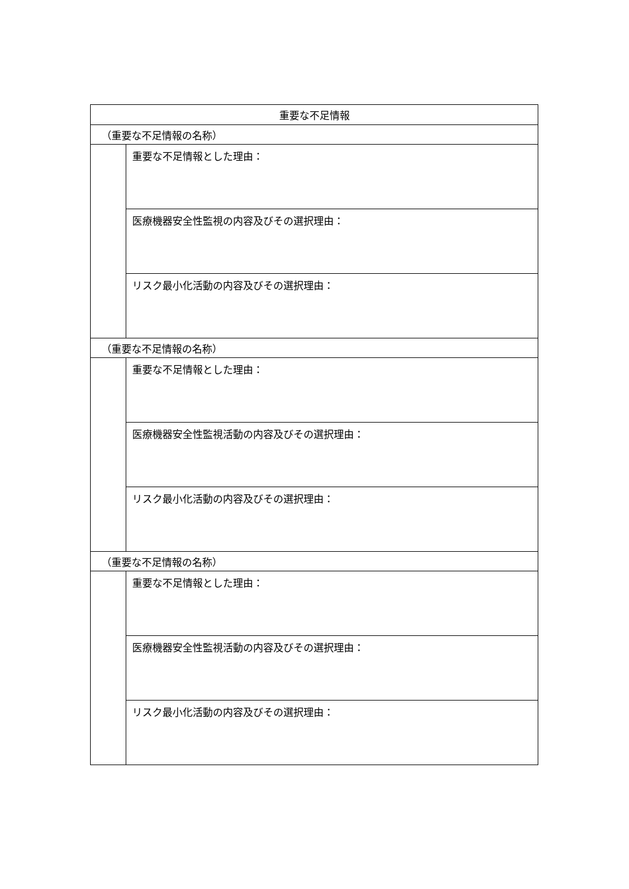| 重要な不足情報 | |
| --- | --- |
| （重要な不足情報の名称） | |
| | 重要な不足情報とした理由： |
| | 医療機器安全性監視の内容及びその選択理由： |
| | リスク最小化活動の内容及びその選択理由： |
| （重要な不足情報の名称） | |
| | 重要な不足情報とした理由： |
| | 医療機器安全性監視活動の内容及びその選択理由： |
| | リスク最小化活動の内容及びその選択理由： |
| （重要な不足情報の名称） | |
| | 重要な不足情報とした理由： |
| | 医療機器安全性監視活動の内容及びその選択理由： |
| | リスク最小化活動の内容及びその選択理由： |